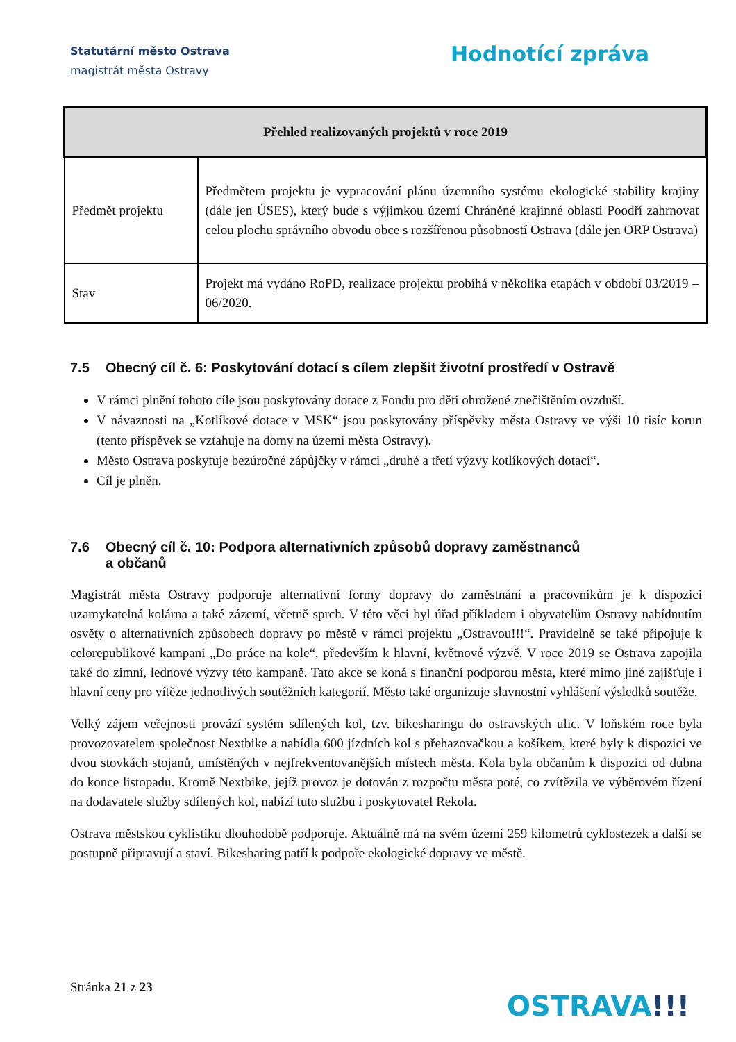Statutární město Ostrava
magistrát města Ostravy
Hodnotící zpráva
| Přehled realizovaných projektů v roce 2019 | |
| --- | --- |
| Předmět projektu | Předmětem projektu je vypracování plánu územního systému ekologické stability krajiny (dále jen ÚSES), který bude s výjimkou území Chráněné krajinné oblasti Poodří zahrnovat celou plochu správního obvodu obce s rozšířenou působností Ostrava (dále jen ORP Ostrava) |
| Stav | Projekt má vydáno RoPD, realizace projektu probíhá v několika etapách v období 03/2019 – 06/2020. |
7.5 Obecný cíl č. 6: Poskytování dotací s cílem zlepšit životní prostředí v Ostravě
V rámci plnění tohoto cíle jsou poskytovány dotace z Fondu pro děti ohrožené znečištěním ovzduší.
V návaznosti na „Kotlíkové dotace v MSK“ jsou poskytovány příspěvky města Ostravy ve výši 10 tisíc korun (tento příspěvek se vztahuje na domy na území města Ostravy).
Město Ostrava poskytuje bezúročné zápůjčky v rámci „druhé a třetí výzvy kotlíkových dotací“.
Cíl je plněn.
7.6 Obecný cíl č. 10: Podpora alternativních způsobů dopravy zaměstnanců
a občanů
Magistrát města Ostravy podporuje alternativní formy dopravy do zaměstnání a pracovníkům je k dispozici uzamykatelná kolárna a také zázemí, včetně sprch. V této věci byl úřad příkladem i obyvatelům Ostravy nabídnutím osvěty o alternativních způsobech dopravy po městě v rámci projektu „Ostravou!!!“. Pravidelně se také připojuje k celorepublikové kampani „Do práce na kole“, především k hlavní, květnové výzvě. V roce 2019 se Ostrava zapojila také do zimní, lednové výzvy této kampaně. Tato akce se koná s finanční podporou města, které mimo jiné zajišťuje i hlavní ceny pro vítěze jednotlivých soutěžních kategorií. Město také organizuje slavnostní vyhlášení výsledků soutěže.
Velký zájem veřejnosti provází systém sdílených kol, tzv. bikesharingu do ostravských ulic. V loňském roce byla provozovatelem společnost Nextbike a nabídla 600 jízdních kol s přehazovačkou a košíkem, které byly k dispozici ve dvou stovkách stojanů, umístěných v nejfrekventovanějších místech města. Kola byla občanům k dispozici od dubna do konce listopadu. Kromě Nextbike, jejíž provoz je dotován z rozpočtu města poté, co zvítězila ve výběrovém řízení na dodavatele služby sdílených kol, nabízí tuto službu i poskytovatel Rekola.
Ostrava městskou cyklistiku dlouhodobě podporuje. Aktuálně má na svém území 259 kilometrů cyklostezek a další se postupně připravují a staví. Bikesharing patří k podpoře ekologické dopravy ve městě.
Stránka 21 z 23
OSTRAVA!!!